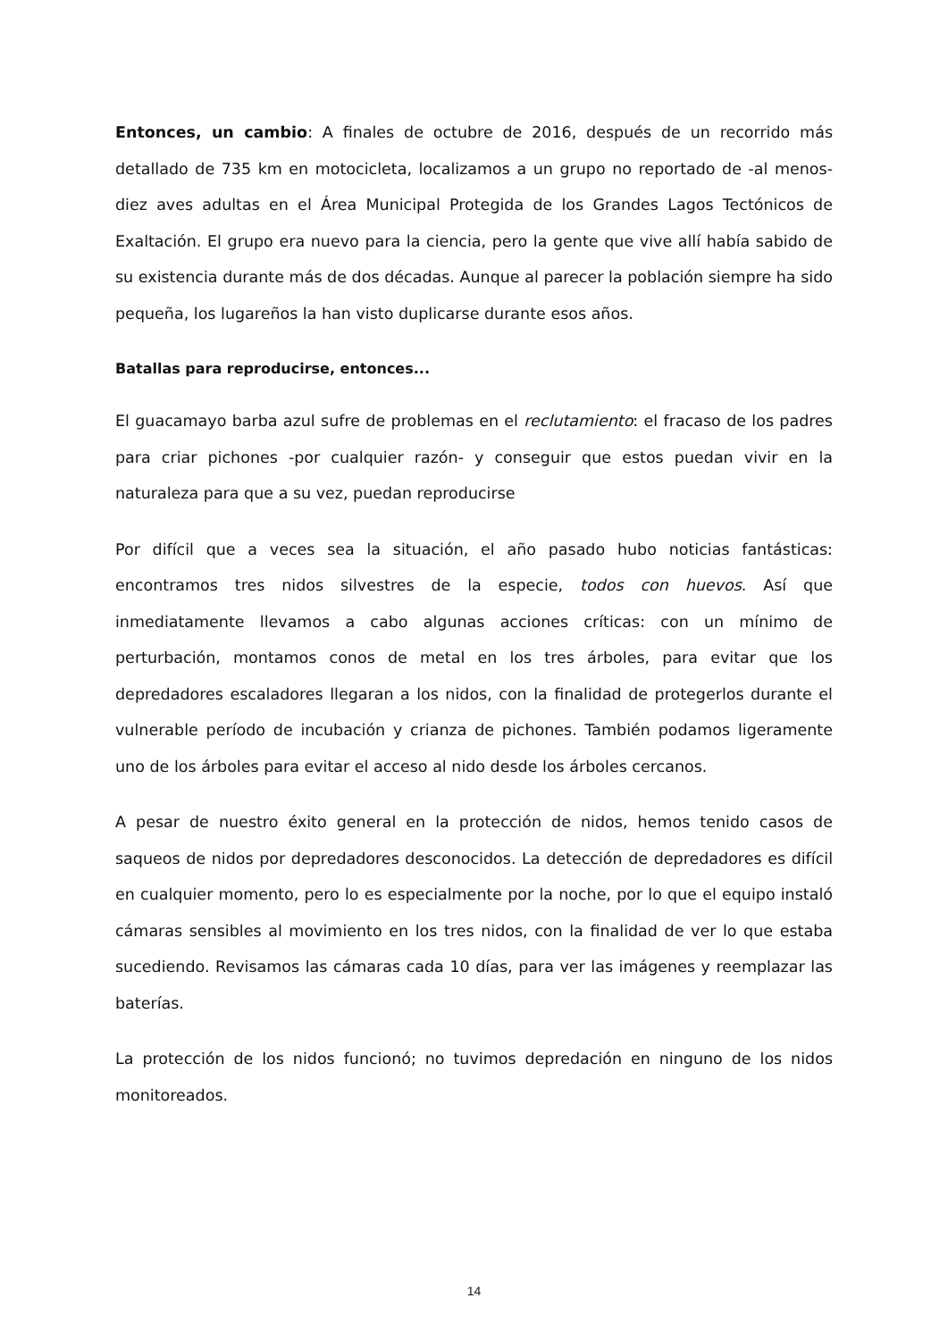Entonces, un cambio: A finales de octubre de 2016, después de un recorrido más detallado de 735 km en motocicleta, localizamos a un grupo no reportado de -al menos- diez aves adultas en el Área Municipal Protegida de los Grandes Lagos Tectónicos de Exaltación. El grupo era nuevo para la ciencia, pero la gente que vive allí había sabido de su existencia durante más de dos décadas. Aunque al parecer la población siempre ha sido pequeña, los lugareños la han visto duplicarse durante esos años.
Batallas para reproducirse, entonces...
El guacamayo barba azul sufre de problemas en el reclutamiento: el fracaso de los padres para criar pichones -por cualquier razón- y conseguir que estos puedan vivir en la naturaleza para que a su vez, puedan reproducirse
Por difícil que a veces sea la situación, el año pasado hubo noticias fantásticas: encontramos tres nidos silvestres de la especie, todos con huevos. Así que inmediatamente llevamos a cabo algunas acciones críticas: con un mínimo de perturbación, montamos conos de metal en los tres árboles, para evitar que los depredadores escaladores llegaran a los nidos, con la finalidad de protegerlos durante el vulnerable período de incubación y crianza de pichones. También podamos ligeramente uno de los árboles para evitar el acceso al nido desde los árboles cercanos.
A pesar de nuestro éxito general en la protección de nidos, hemos tenido casos de saqueos de nidos por depredadores desconocidos. La detección de depredadores es difícil en cualquier momento, pero lo es especialmente por la noche, por lo que el equipo instaló cámaras sensibles al movimiento en los tres nidos, con la finalidad de ver lo que estaba sucediendo. Revisamos las cámaras cada 10 días, para ver las imágenes y reemplazar las baterías.
La protección de los nidos funcionó; no tuvimos depredación en ninguno de los nidos monitoreados.
14